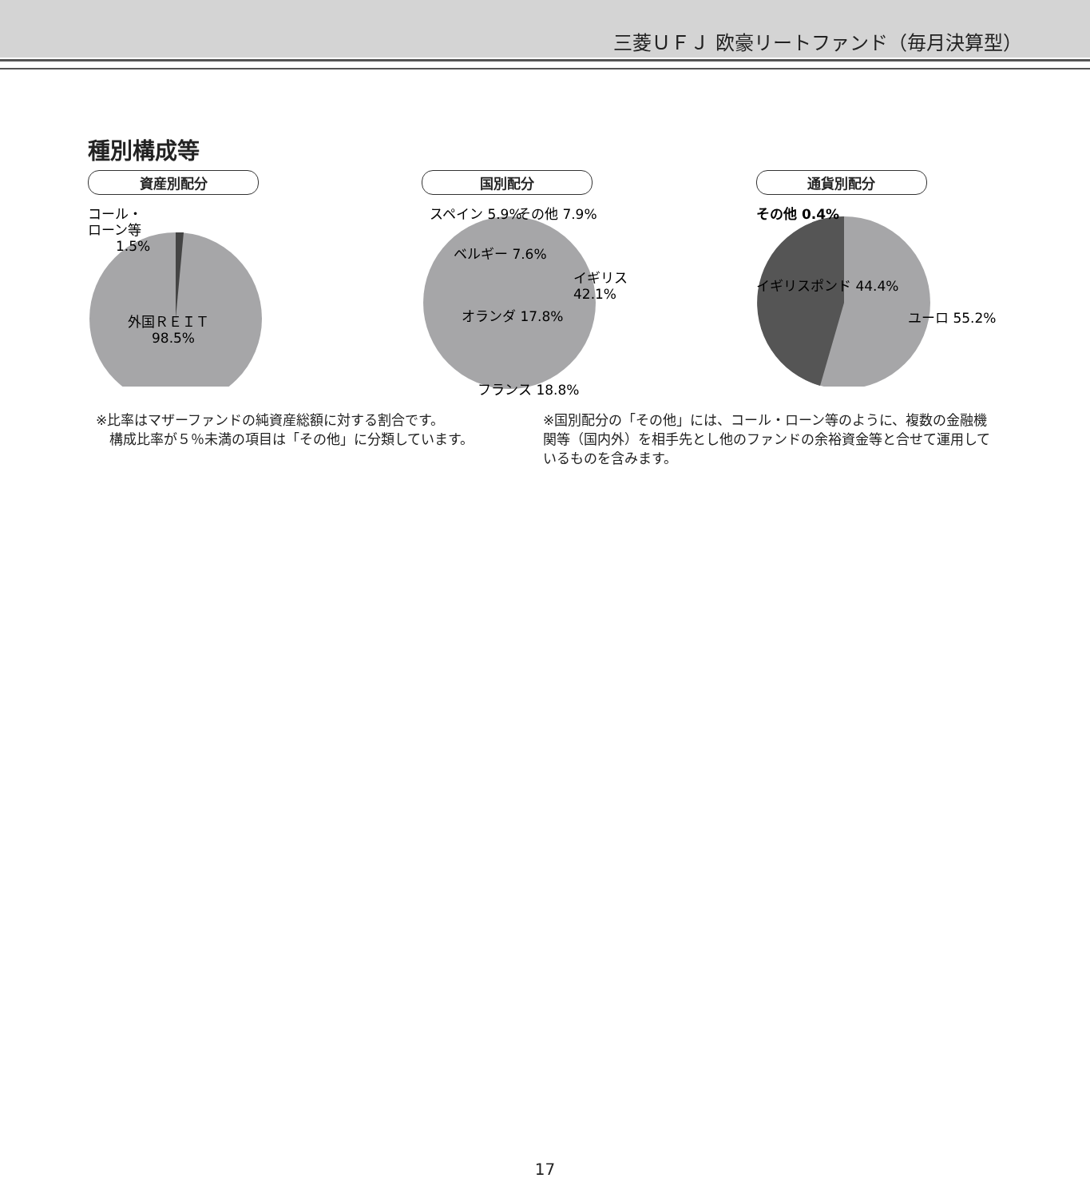三菱ＵＦＪ 欧豪リートファンド（毎月決算型）
種別構成等
資産別配分
コール・
ローン等
1.5%
外国ＲＥＩＴ
98.5%
国別配分
イギリス
42.1%
オランダ 17.8%
フランス 18.8%
ベルギー 7.6%
スペイン 5.9%
その他 7.9%
通貨別配分
その他 0.4%
イギリスポンド 44.4%
ユーロ 55.2%
※比率はマザーファンドの純資産総額に対する割合です。
　構成比率が５％未満の項目は「その他」に分類しています。
※国別配分の「その他」には、コール・ローン等のように、複数の金融機関等（国内外）を相手先とし他のファンドの余裕資金等と合せて運用しているものを含みます。
17